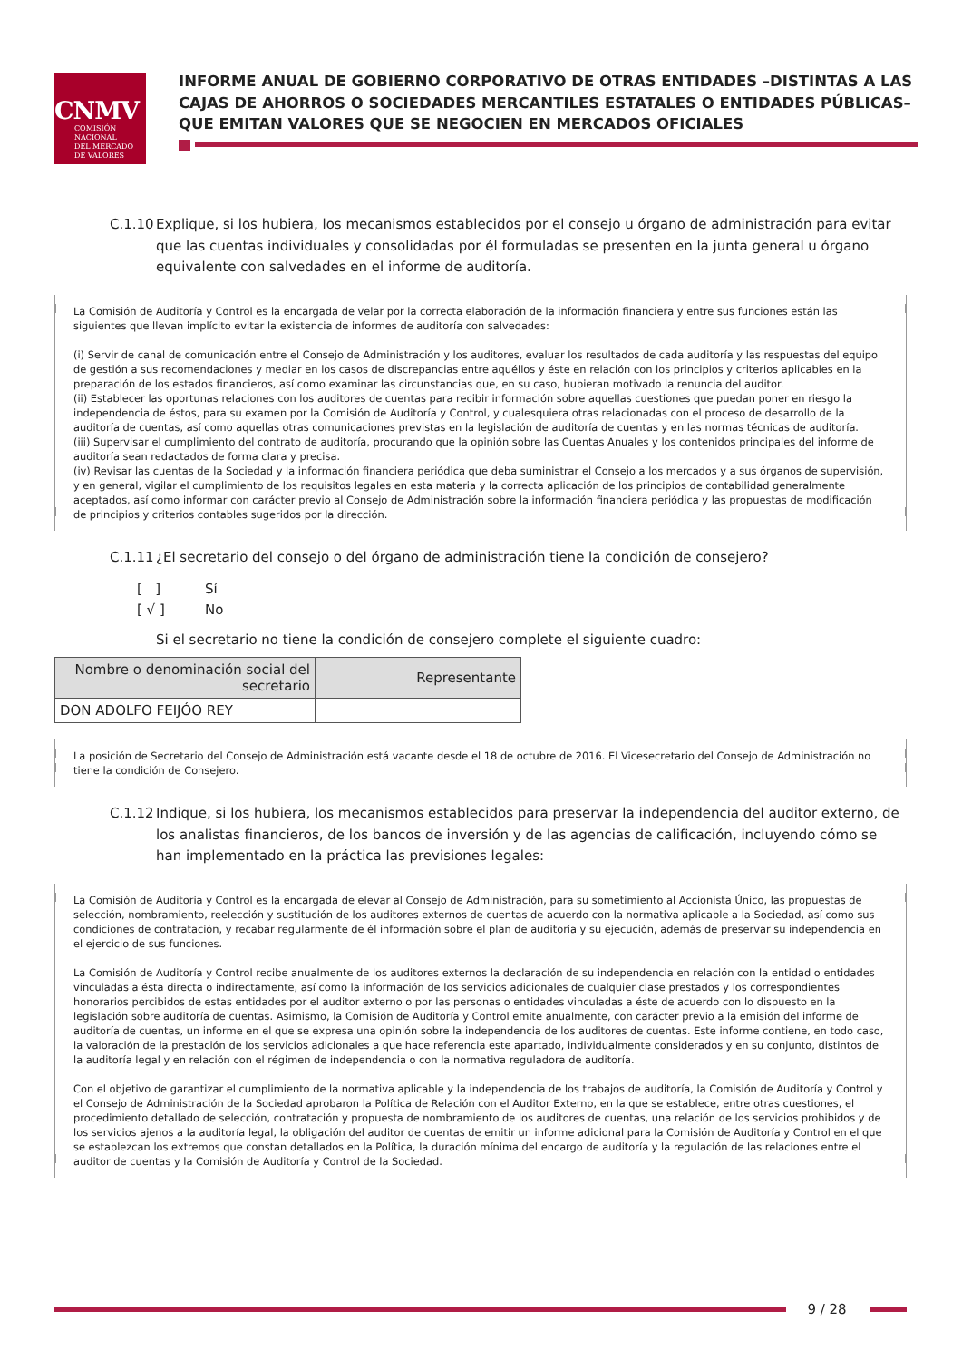CNMV
COMISIÓN
NACIONAL
DEL MERCADO
DE VALORES
INFORME ANUAL DE GOBIERNO CORPORATIVO DE OTRAS ENTIDADES –DISTINTAS A LAS CAJAS DE AHORROS O SOCIEDADES MERCANTILES ESTATALES O ENTIDADES PÚBLICAS– QUE EMITAN VALORES QUE SE NEGOCIEN EN MERCADOS OFICIALES
C.1.10 Explique, si los hubiera, los mecanismos establecidos por el consejo u órgano de administración para evitar que las cuentas individuales y consolidadas por él formuladas se presenten en la junta general u órgano equivalente con salvedades en el informe de auditoría.
La Comisión de Auditoría y Control es la encargada de velar por la correcta elaboración de la información financiera y entre sus funciones están las siguientes que llevan implícito evitar la existencia de informes de auditoría con salvedades:
(i) Servir de canal de comunicación entre el Consejo de Administración y los auditores, evaluar los resultados de cada auditoría y las respuestas del equipo de gestión a sus recomendaciones y mediar en los casos de discrepancias entre aquéllos y éste en relación con los principios y criterios aplicables en la preparación de los estados financieros, así como examinar las circunstancias que, en su caso, hubieran motivado la renuncia del auditor.
(ii) Establecer las oportunas relaciones con los auditores de cuentas para recibir información sobre aquellas cuestiones que puedan poner en riesgo la independencia de éstos, para su examen por la Comisión de Auditoría y Control, y cualesquiera otras relacionadas con el proceso de desarrollo de la auditoría de cuentas, así como aquellas otras comunicaciones previstas en la legislación de auditoría de cuentas y en las normas técnicas de auditoría.
(iii) Supervisar el cumplimiento del contrato de auditoría, procurando que la opinión sobre las Cuentas Anuales y los contenidos principales del informe de auditoría sean redactados de forma clara y precisa.
(iv) Revisar las cuentas de la Sociedad y la información financiera periódica que deba suministrar el Consejo a los mercados y a sus órganos de supervisión, y en general, vigilar el cumplimiento de los requisitos legales en esta materia y la correcta aplicación de los principios de contabilidad generalmente aceptados, así como informar con carácter previo al Consejo de Administración sobre la información financiera periódica y las propuestas de modificación de principios y criterios contables sugeridos por la dirección.
C.1.11 ¿El secretario del consejo o del órgano de administración tiene la condición de consejero?
[ ] Sí
[ √ ] No
Si el secretario no tiene la condición de consejero complete el siguiente cuadro:
| Nombre o denominación social del secretario | Representante |
| --- | --- |
| DON ADOLFO FEIJÓO REY | |
La posición de Secretario del Consejo de Administración está vacante desde el 18 de octubre de 2016. El Vicesecretario del Consejo de Administración no tiene la condición de Consejero.
C.1.12 Indique, si los hubiera, los mecanismos establecidos para preservar la independencia del auditor externo, de los analistas financieros, de los bancos de inversión y de las agencias de calificación, incluyendo cómo se han implementado en la práctica las previsiones legales:
La Comisión de Auditoría y Control es la encargada de elevar al Consejo de Administración, para su sometimiento al Accionista Único, las propuestas de selección, nombramiento, reelección y sustitución de los auditores externos de cuentas de acuerdo con la normativa aplicable a la Sociedad, así como sus condiciones de contratación, y recabar regularmente de él información sobre el plan de auditoría y su ejecución, además de preservar su independencia en el ejercicio de sus funciones.
La Comisión de Auditoría y Control recibe anualmente de los auditores externos la declaración de su independencia en relación con la entidad o entidades vinculadas a ésta directa o indirectamente, así como la información de los servicios adicionales de cualquier clase prestados y los correspondientes honorarios percibidos de estas entidades por el auditor externo o por las personas o entidades vinculadas a éste de acuerdo con lo dispuesto en la legislación sobre auditoría de cuentas. Asimismo, la Comisión de Auditoría y Control emite anualmente, con carácter previo a la emisión del informe de auditoría de cuentas, un informe en el que se expresa una opinión sobre la independencia de los auditores de cuentas. Este informe contiene, en todo caso, la valoración de la prestación de los servicios adicionales a que hace referencia este apartado, individualmente considerados y en su conjunto, distintos de la auditoría legal y en relación con el régimen de independencia o con la normativa reguladora de auditoría.
Con el objetivo de garantizar el cumplimiento de la normativa aplicable y la independencia de los trabajos de auditoría, la Comisión de Auditoría y Control y el Consejo de Administración de la Sociedad aprobaron la Política de Relación con el Auditor Externo, en la que se establece, entre otras cuestiones, el procedimiento detallado de selección, contratación y propuesta de nombramiento de los auditores de cuentas, una relación de los servicios prohibidos y de los servicios ajenos a la auditoría legal, la obligación del auditor de cuentas de emitir un informe adicional para la Comisión de Auditoría y Control en el que se establezcan los extremos que constan detallados en la Política, la duración mínima del encargo de auditoría y la regulación de las relaciones entre el auditor de cuentas y la Comisión de Auditoría y Control de la Sociedad.
9 / 28